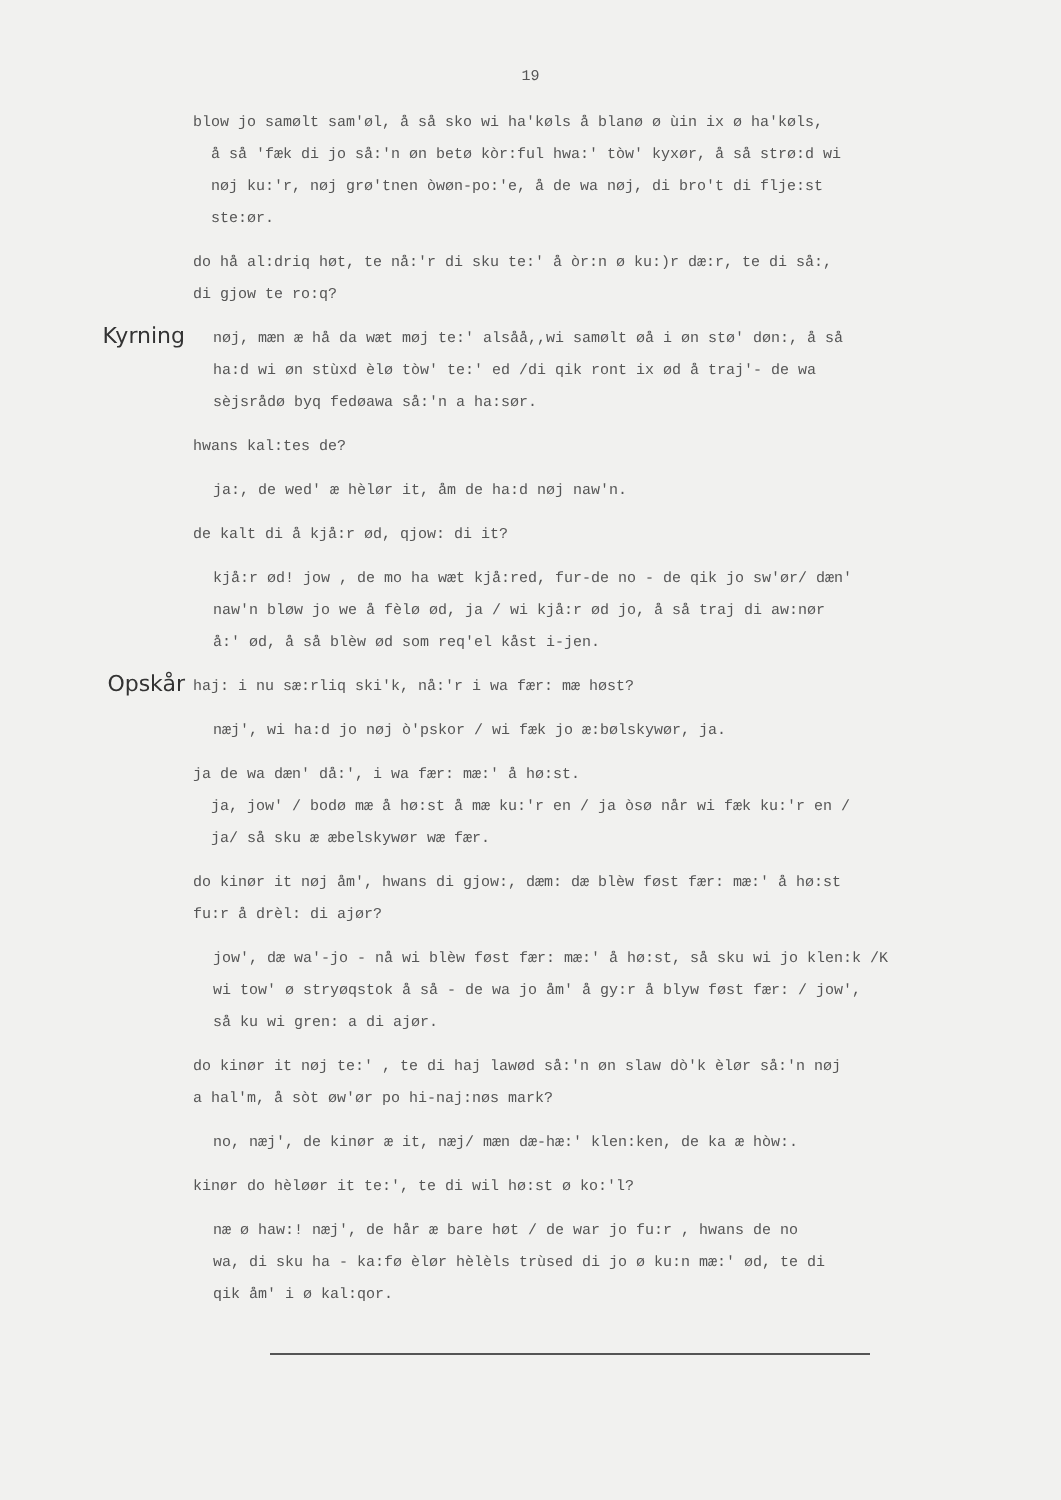19
blow jo samølt sam'øl, å så sko wi ha'køls å blanø ø ùin ix ø ha'køls,
å så 'fæk di jo så:'n øn betø kòr:ful hwa:' tòw' kyxør, å så strø:d wi
nøj ku:'r, nøj grø'tnen òwøn-po:'e, å de wa nøj, di bro't di flje:st
ste:ør.
do hå al:driq høt, te nå:'r di sku te:' å òr:n ø ku:)r dæ:r, te di så:,
di gjow te ro:q?
Kyrning
nøj, mæn æ hå da wæt møj te:' alsåå,,wi samølt øå i øn stø' døn:, å så
ha:d wi øn stùxd èlø tòw' te:' ed /di qik ront ix ød å traj'- de wa
sèjsrådø byq fedøawa så:'n a ha:sør.
hwans kal:tes de?
ja:, de wed' æ hèlør it, åm de ha:d nøj naw'n.
de kalt di å kjå:r ød, qjow: di it?
kjå:r ød! jow , de mo ha wæt kjå:red, fur-de no - de qik jo sw'ør/ dæn'
naw'n bløw jo we å fèlø ød, ja / wi kjå:r ød jo, å så traj di aw:nør
å:' ød, å så blèw ød som req'el kåst i-jen.
Opskår
haj: i nu sæ:rliq ski'k, nå:'r i wa fær: mæ høst?
næj', wi ha:d jo nøj ò'pskor / wi fæk jo æ:bølskywør, ja.
ja de wa dæn' då:', i wa fær: mæ:' å hø:st.
ja, jow' / bodø mæ å hø:st å mæ ku:'r en / ja òsø når wi fæk ku:'r en /
ja/ så sku æ æbelskywør wæ fær.
do kinør it nøj åm', hwans di gjow:, dæm: dæ blèw føst fær: mæ:' å hø:st
fu:r å drèl: di ajør?
jow', dæ wa'-jo - nå wi blèw føst fær: mæ:' å hø:st, så sku wi jo klen:k /K
wi tow' ø stryøqstok å så - de wa jo åm' å gy:r å blyw føst fær: / jow',
så ku wi gren: a di ajør.
do kinør it nøj te:' , te di haj lawød så:'n øn slaw dò'k èlør så:'n nøj
a hal'm, å sòt øw'ør po hi-naj:nøs mark?
no, næj', de kinør æ it, næj/ mæn dæ-hæ:' klen:ken, de ka æ hòw:.
kinør do hèløør it te:', te di wil hø:st ø ko:'l?
næ ø haw:! næj', de hår æ bare høt / de war jo fu:r , hwans de no
wa, di sku ha - ka:fø èlør hèlèls trùsed di jo ø ku:n mæ:' ød, te di
qik åm' i ø kal:qor.